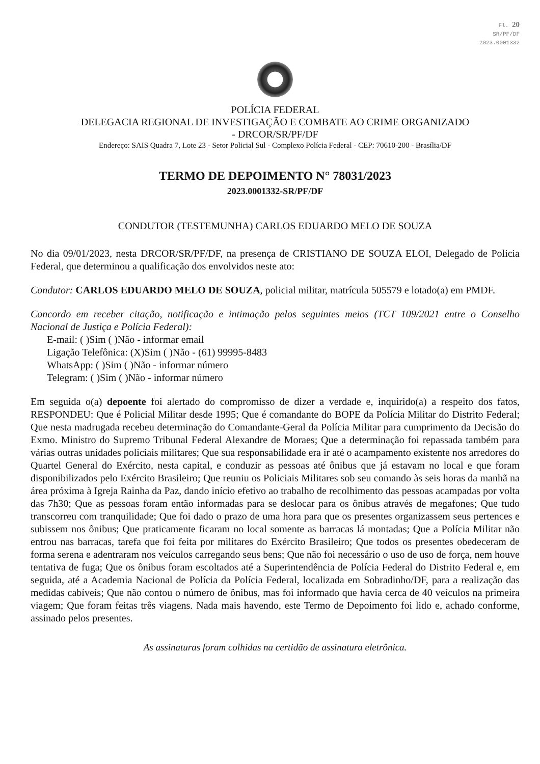Fl. 20
SR/PF/DF
2023.0001332
POLÍCIA FEDERAL
DELEGACIA REGIONAL DE INVESTIGAÇÃO E COMBATE AO CRIME ORGANIZADO
- DRCOR/SR/PF/DF
Endereço: SAIS Quadra 7, Lote 23 - Setor Policial Sul - Complexo Polícia Federal - CEP: 70610-200 - Brasília/DF
TERMO DE DEPOIMENTO N° 78031/2023
2023.0001332-SR/PF/DF
CONDUTOR (TESTEMUNHA) CARLOS EDUARDO MELO DE SOUZA
No dia 09/01/2023, nesta DRCOR/SR/PF/DF, na presença de CRISTIANO DE SOUZA ELOI, Delegado de Policia Federal, que determinou a qualificação dos envolvidos neste ato:
Condutor: CARLOS EDUARDO MELO DE SOUZA, policial militar, matrícula 505579 e lotado(a) em PMDF.
Concordo em receber citação, notificação e intimação pelos seguintes meios (TCT 109/2021 entre o Conselho Nacional de Justiça e Polícia Federal):
E-mail: ( )Sim ( )Não - informar email
Ligação Telefônica: (X)Sim ( )Não - (61) 99995-8483
WhatsApp: ( )Sim ( )Não - informar número
Telegram: ( )Sim ( )Não - informar número
Em seguida o(a) depoente foi alertado do compromisso de dizer a verdade e, inquirido(a) a respeito dos fatos, RESPONDEU: Que é Policial Militar desde 1995; Que é comandante do BOPE da Polícia Militar do Distrito Federal; Que nesta madrugada recebeu determinação do Comandante-Geral da Polícia Militar para cumprimento da Decisão do Exmo. Ministro do Supremo Tribunal Federal Alexandre de Moraes; Que a determinação foi repassada também para várias outras unidades policiais militares; Que sua responsabilidade era ir até o acampamento existente nos arredores do Quartel General do Exército, nesta capital, e conduzir as pessoas até ônibus que já estavam no local e que foram disponibilizados pelo Exército Brasileiro; Que reuniu os Policiais Militares sob seu comando às seis horas da manhã na área próxima à Igreja Rainha da Paz, dando início efetivo ao trabalho de recolhimento das pessoas acampadas por volta das 7h30; Que as pessoas foram então informadas para se deslocar para os ônibus através de megafones; Que tudo transcorreu com tranquilidade; Que foi dado o prazo de uma hora para que os presentes organizassem seus pertences e subissem nos ônibus; Que praticamente ficaram no local somente as barracas lá montadas; Que a Polícia Militar não entrou nas barracas, tarefa que foi feita por militares do Exército Brasileiro; Que todos os presentes obedeceram de forma serena e adentraram nos veículos carregando seus bens; Que não foi necessário o uso de uso de força, nem houve tentativa de fuga; Que os ônibus foram escoltados até a Superintendência de Polícia Federal do Distrito Federal e, em seguida, até a Academia Nacional de Polícia da Polícia Federal, localizada em Sobradinho/DF, para a realização das medidas cabíveis; Que não contou o número de ônibus, mas foi informado que havia cerca de 40 veículos na primeira viagem; Que foram feitas três viagens. Nada mais havendo, este Termo de Depoimento foi lido e, achado conforme, assinado pelos presentes.
As assinaturas foram colhidas na certidão de assinatura eletrônica.